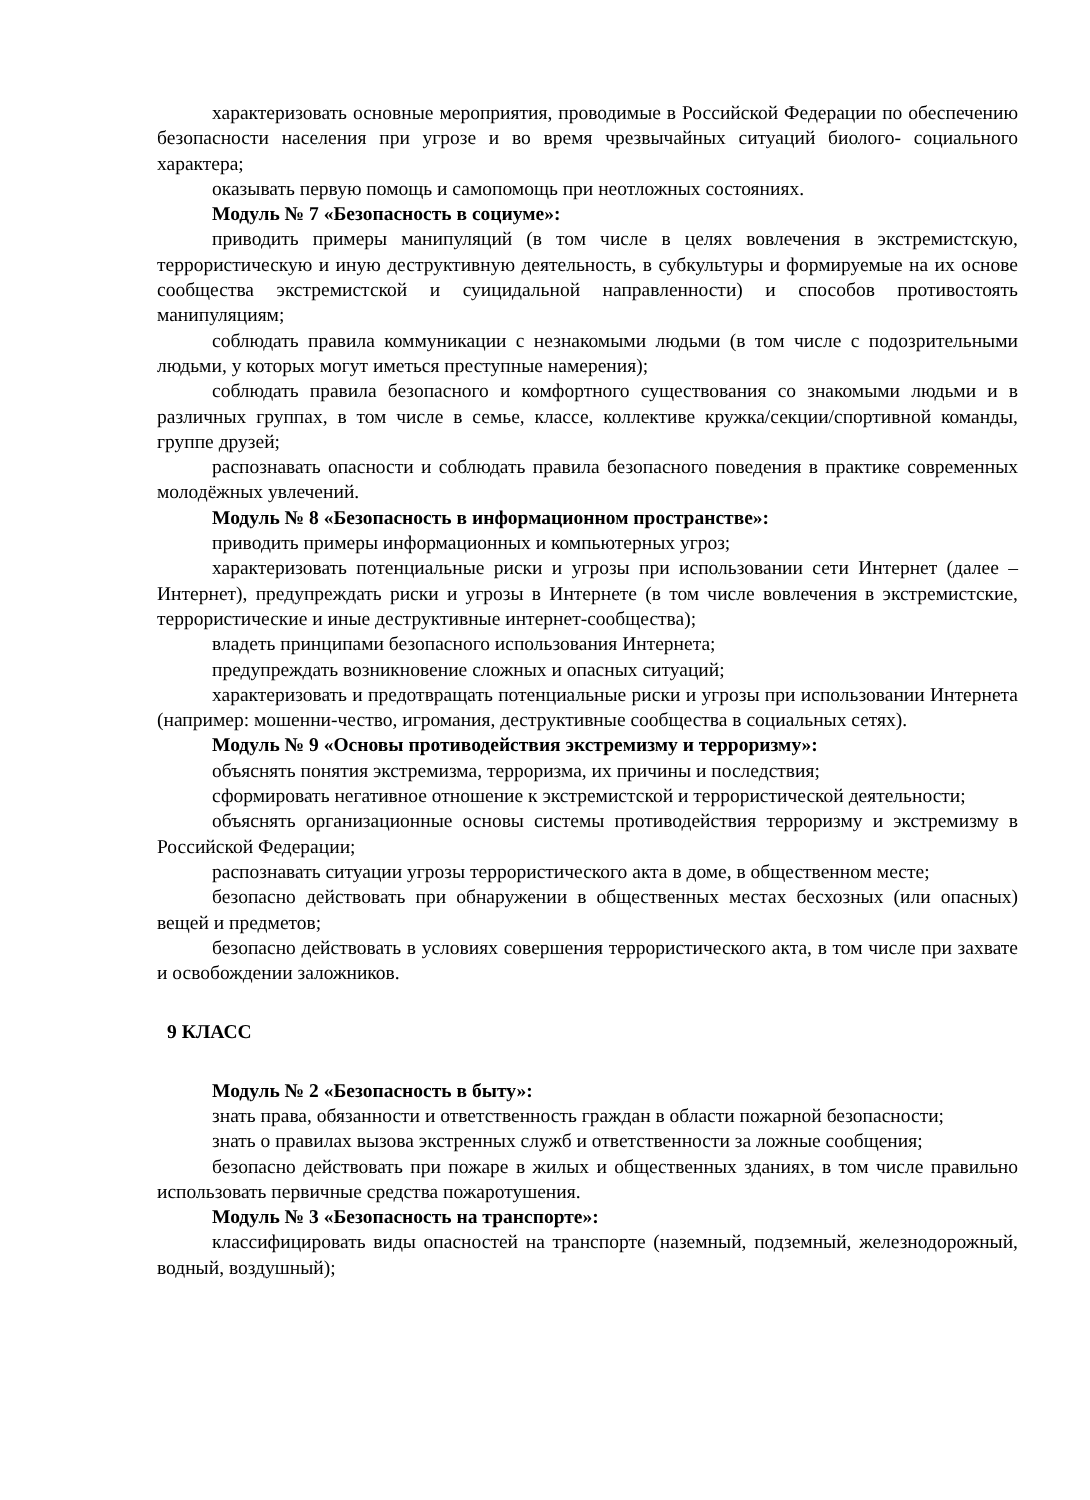характеризовать основные мероприятия, проводимые в Российской Федерации по обеспечению безопасности населения при угрозе и во время чрезвычайных ситуаций биолого- социального характера;
оказывать первую помощь и самопомощь при неотложных состояниях.
Модуль № 7 «Безопасность в социуме»:
приводить примеры манипуляций (в том числе в целях вовлечения в экстремистскую, террористическую и иную деструктивную деятельность, в субкультуры и формируемые на их основе сообщества экстремистской и суицидальной направленности) и способов противостоять манипуляциям;
соблюдать правила коммуникации с незнакомыми людьми (в том числе с подозрительными людьми, у которых могут иметься преступные намерения);
соблюдать правила безопасного и комфортного существования со знакомыми людьми и в различных группах, в том числе в семье, классе, коллективе кружка/секции/спортивной команды, группе друзей;
распознавать опасности и соблюдать правила безопасного поведения в практике современных молодёжных увлечений.
Модуль № 8 «Безопасность в информационном пространстве»:
приводить примеры информационных и компьютерных угроз;
характеризовать потенциальные риски и угрозы при использовании сети Интернет (далее – Интернет), предупреждать риски и угрозы в Интернете (в том числе вовлечения в экстремистские, террористические и иные деструктивные интернет-сообщества);
владеть принципами безопасного использования Интернета;
предупреждать возникновение сложных и опасных ситуаций;
характеризовать и предотвращать потенциальные риски и угрозы при использовании Интернета (например: мошенни-чество, игромания, деструктивные сообщества в социальных сетях).
Модуль № 9 «Основы противодействия экстремизму и терроризму»:
объяснять понятия экстремизма, терроризма, их причины и последствия;
сформировать негативное отношение к экстремистской и террористической деятельности;
объяснять организационные основы системы противодействия терроризму и экстремизму в Российской Федерации;
распознавать ситуации угрозы террористического акта в доме, в общественном месте;
безопасно действовать при обнаружении в общественных местах бесхозных (или опасных) вещей и предметов;
безопасно действовать в условиях совершения террористического акта, в том числе при захвате и освобождении заложников.
9 КЛАСС
Модуль № 2 «Безопасность в быту»:
знать права, обязанности и ответственность граждан в области пожарной безопасности;
знать о правилах вызова экстренных служб и ответственности за ложные сообщения;
безопасно действовать при пожаре в жилых и общественных зданиях, в том числе правильно использовать первичные средства пожаротушения.
Модуль № 3 «Безопасность на транспорте»:
классифицировать виды опасностей на транспорте (наземный, подземный, железнодорожный, водный, воздушный);